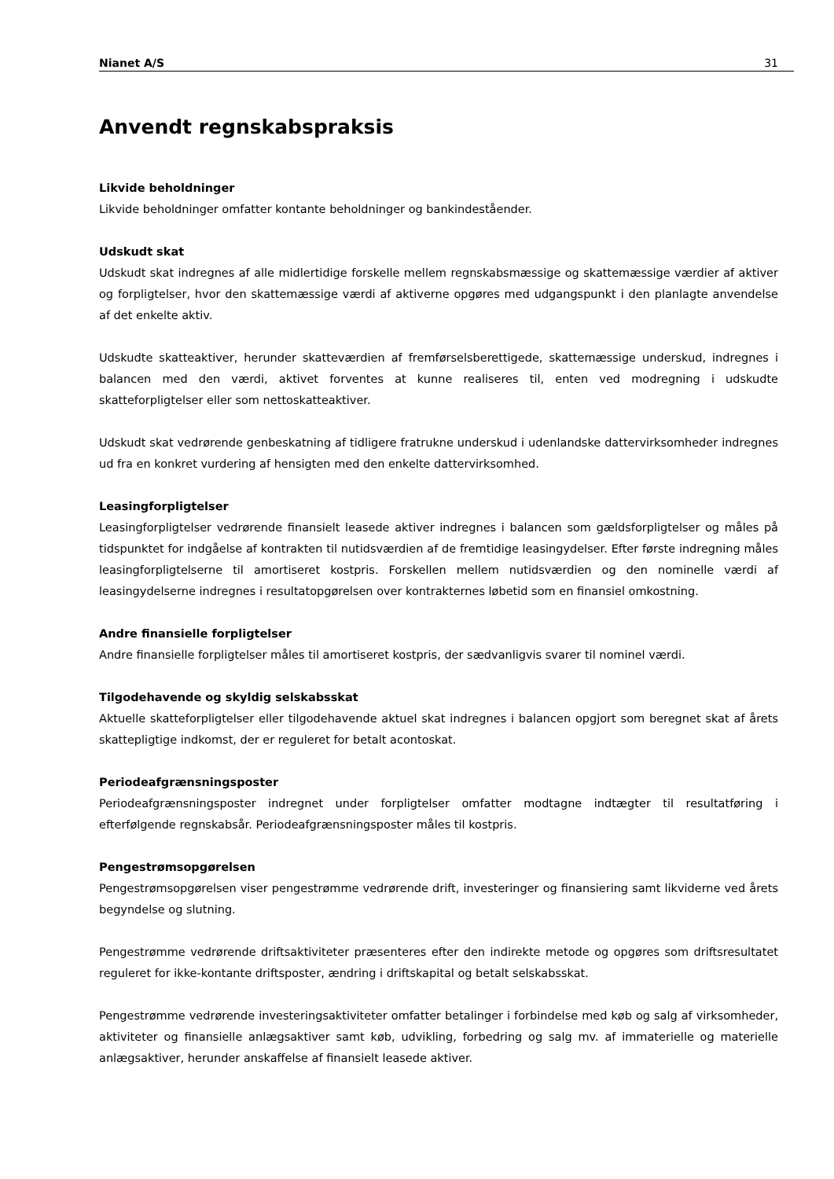Nianet A/S 31
Anvendt regnskabspraksis
Likvide beholdninger
Likvide beholdninger omfatter kontante beholdninger og bankindeståender.
Udskudt skat
Udskudt skat indregnes af alle midlertidige forskelle mellem regnskabsmæssige og skattemæssige værdier af aktiver og forpligtelser, hvor den skattemæssige værdi af aktiverne opgøres med udgangspunkt i den planlagte anvendelse af det enkelte aktiv.
Udskudte skatteaktiver, herunder skatteværdien af fremførselsberettigede, skattemæssige underskud, indregnes i balancen med den værdi, aktivet forventes at kunne realiseres til, enten ved modregning i udskudte skatteforpligtelser eller som nettoskatteaktiver.
Udskudt skat vedrørende genbeskatning af tidligere fratrukne underskud i udenlandske dattervirksomheder indregnes ud fra en konkret vurdering af hensigten med den enkelte dattervirksomhed.
Leasingforpligtelser
Leasingforpligtelser vedrørende finansielt leasede aktiver indregnes i balancen som gældsforpligtelser og måles på tidspunktet for indgåelse af kontrakten til nutidsværdien af de fremtidige leasingydelser. Efter første indregning måles leasingforpligtelserne til amortiseret kostpris. Forskellen mellem nutidsværdien og den nominelle værdi af leasingydelserne indregnes i resultatopgørelsen over kontrakternes løbetid som en finansiel omkostning.
Andre finansielle forpligtelser
Andre finansielle forpligtelser måles til amortiseret kostpris, der sædvanligvis svarer til nominel værdi.
Tilgodehavende og skyldig selskabsskat
Aktuelle skatteforpligtelser eller tilgodehavende aktuel skat indregnes i balancen opgjort som beregnet skat af årets skattepligtige indkomst, der er reguleret for betalt acontoskat.
Periodeafgrænsningsposter
Periodeafgrænsningsposter indregnet under forpligtelser omfatter modtagne indtægter til resultatføring i efterfølgende regnskabsår. Periodeafgrænsningsposter måles til kostpris.
Pengestrømsopgørelsen
Pengestrømsopgørelsen viser pengestrømme vedrørende drift, investeringer og finansiering samt likviderne ved årets begyndelse og slutning.
Pengestrømme vedrørende driftsaktiviteter præsenteres efter den indirekte metode og opgøres som driftsresultatet reguleret for ikke-kontante driftsposter, ændring i driftskapital og betalt selskabsskat.
Pengestrømme vedrørende investeringsaktiviteter omfatter betalinger i forbindelse med køb og salg af virksomheder, aktiviteter og finansielle anlægsaktiver samt køb, udvikling, forbedring og salg mv. af immaterielle og materielle anlægsaktiver, herunder anskaffelse af finansielt leasede aktiver.